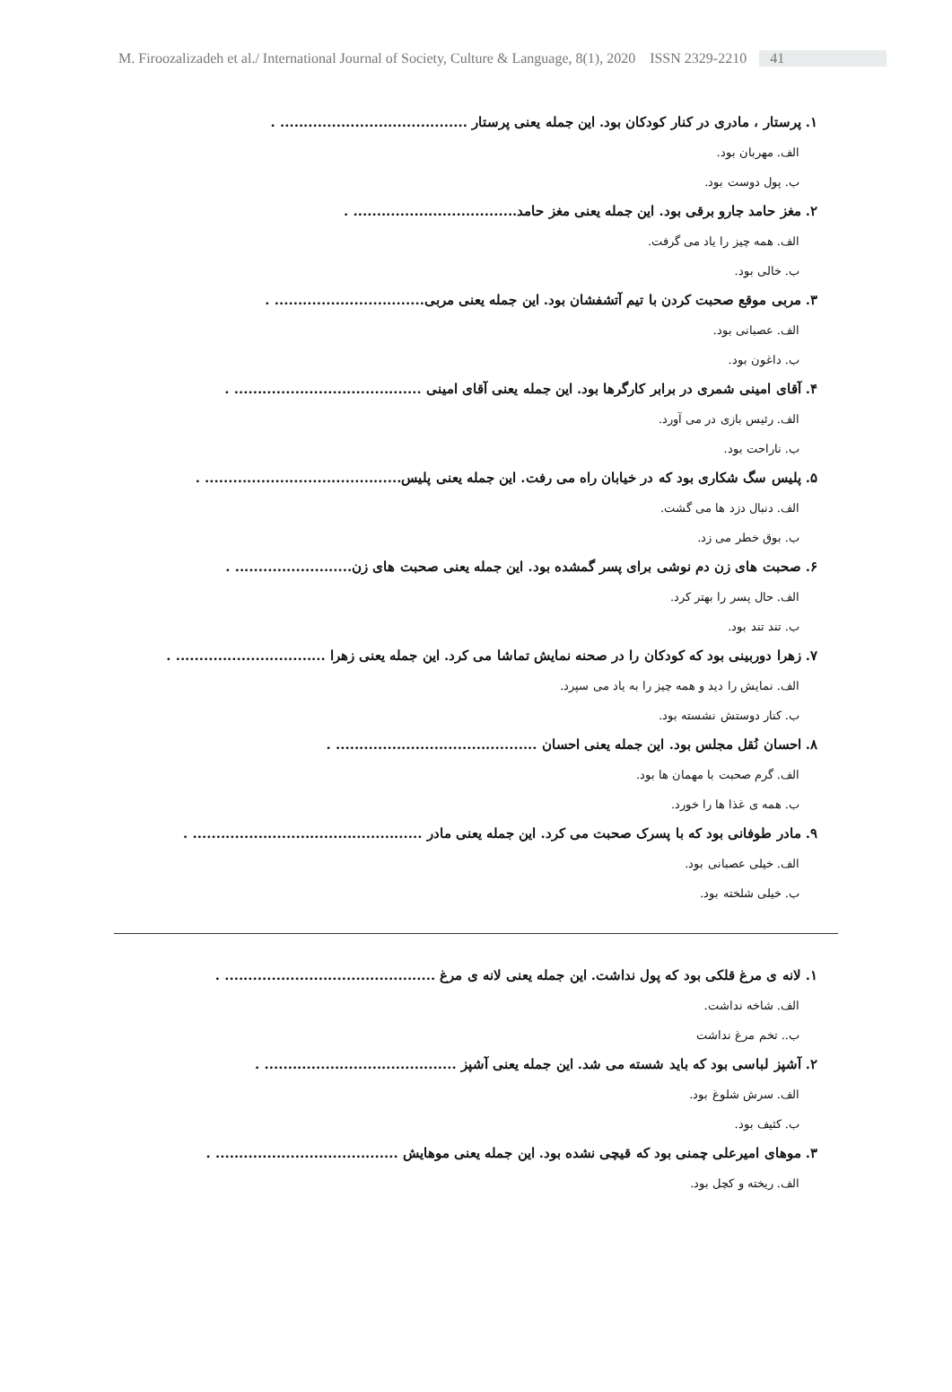M. Firoozalizadeh et al./ International Journal of Society, Culture & Language, 8(1), 2020 ISSN 2329-2210 41
۱. پرستار ، مادری در کنار کودکان بود. این جمله یعنی پرستار ........................................ .
الف. مهربان بود.
ب. پول دوست بود.
۲. مغز حامد جارو برقی بود. این جمله یعنی مغز حامد................................... .
الف. همه چیز را یاد می گرفت.
ب. خالی بود.
۳. مربی موقع صحبت کردن با تیم آتشفشان بود. این جمله یعنی مربی................................ .
الف. عصبانی بود.
ب. داغون بود.
۴. آقای امینی شمری در برابر کارگرها بود. این جمله یعنی آقای امینی ........................................ .
الف. رئیس بازی در می آورد.
ب. ناراحت بود.
۵. پلیس سگ شکاری بود که در خیابان راه می رفت. این جمله یعنی پلیس.......................................... .
الف. دنبال دزد ها می گشت.
ب. بوق خطر می زد.
۶. صحبت های زن دم نوشی برای پسر گمشده بود. این جمله یعنی صحبت های زن......................... .
الف. حال پسر را بهتر کرد.
ب. تند تند بود.
۷. زهرا دوربینی بود که کودکان را در صحنه نمایش تماشا می کرد. این جمله یعنی زهرا ................................ .
الف. نمایش را دید و همه چیز را به یاد می سپرد.
ب. کنار دوستش نشسته بود.
۸. احسان نُقل مجلس بود. این جمله یعنی احسان ........................................... .
الف. گرم صحبت با مهمان ها بود.
ب. همه ی غذا ها را خورد.
۹. مادر طوفانی بود که با پسرک صحبت می کرد. این جمله یعنی مادر ................................................. .
الف. خیلی عصبانی بود.
ب. خیلی شلخته بود.
۱. لانه ی مرغ قلکی بود که پول نداشت. این جمله یعنی لانه ی مرغ ............................................. .
الف. شاخه نداشت.
ب.. تخم مرغ نداشت
۲. آشپز لباسی بود که باید شسته می شد. این جمله یعنی آشپز ......................................... .
الف. سرش شلوغ بود.
ب. کثیف بود.
۳. موهای امیرعلی چمنی بود که قیچی نشده بود. این جمله یعنی موهایش ....................................... .
الف. ریخته و کچل بود.